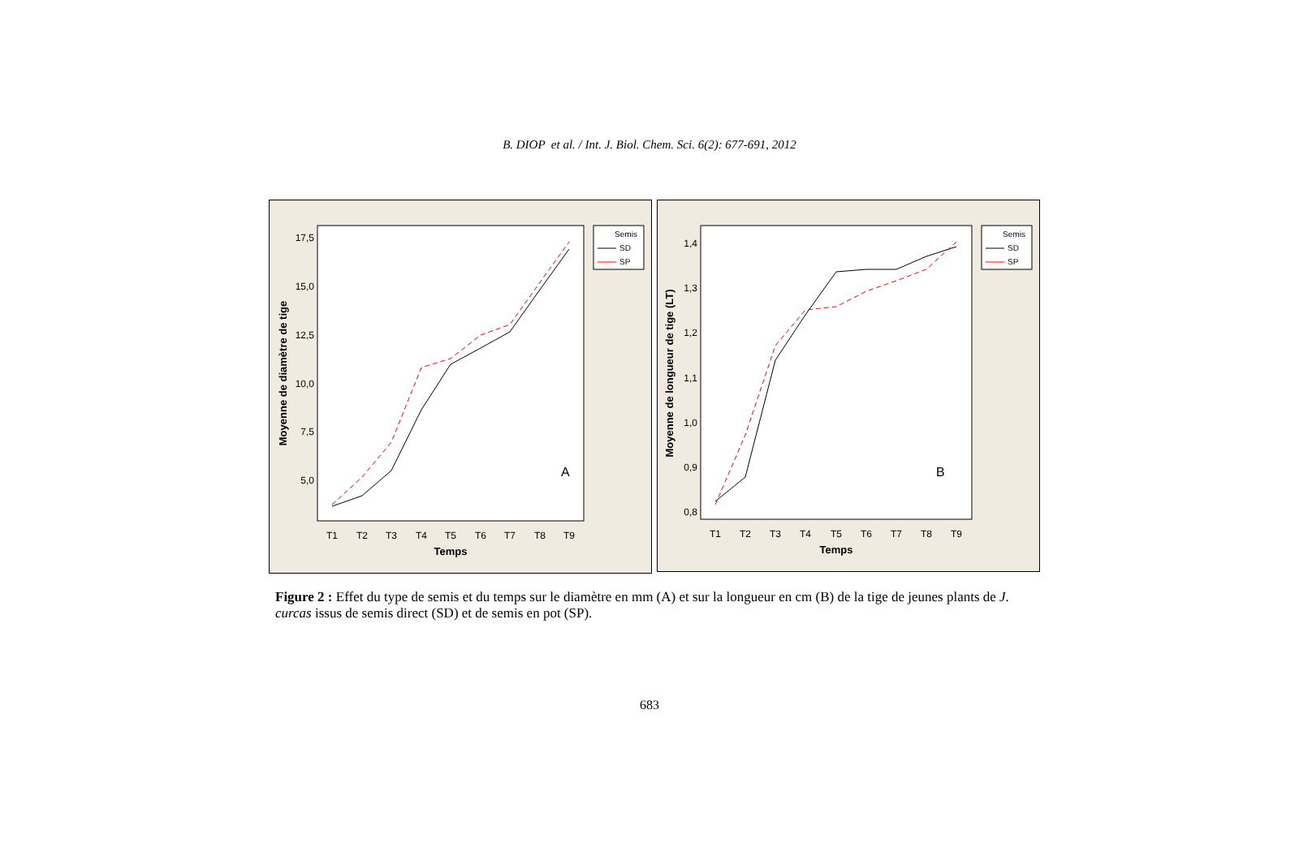B. DIOP et al. / Int. J. Biol. Chem. Sci. 6(2): 677-691, 2012
17,5
15,0
12,5
10,0
7,5
5,0
T1
T2
T3
T4
T5
T6
T7
T8
T9
Temps
Moyenne de diamètre de tige
A
Semis
SD
SP
1,4
1,3
1,2
1,1
1,0
0,9
0,8
T1
T2
T3
T4
T5
T6
T7
T8
T9
Temps
Moyenne de longueur de tige (LT)
B
Semis
SD
SP
Figure 2 : Effet du type de semis et du temps sur le diamètre en mm (A) et sur la longueur en cm (B) de la tige de jeunes plants de J. curcas issus de semis direct (SD) et de semis en pot (SP).
683